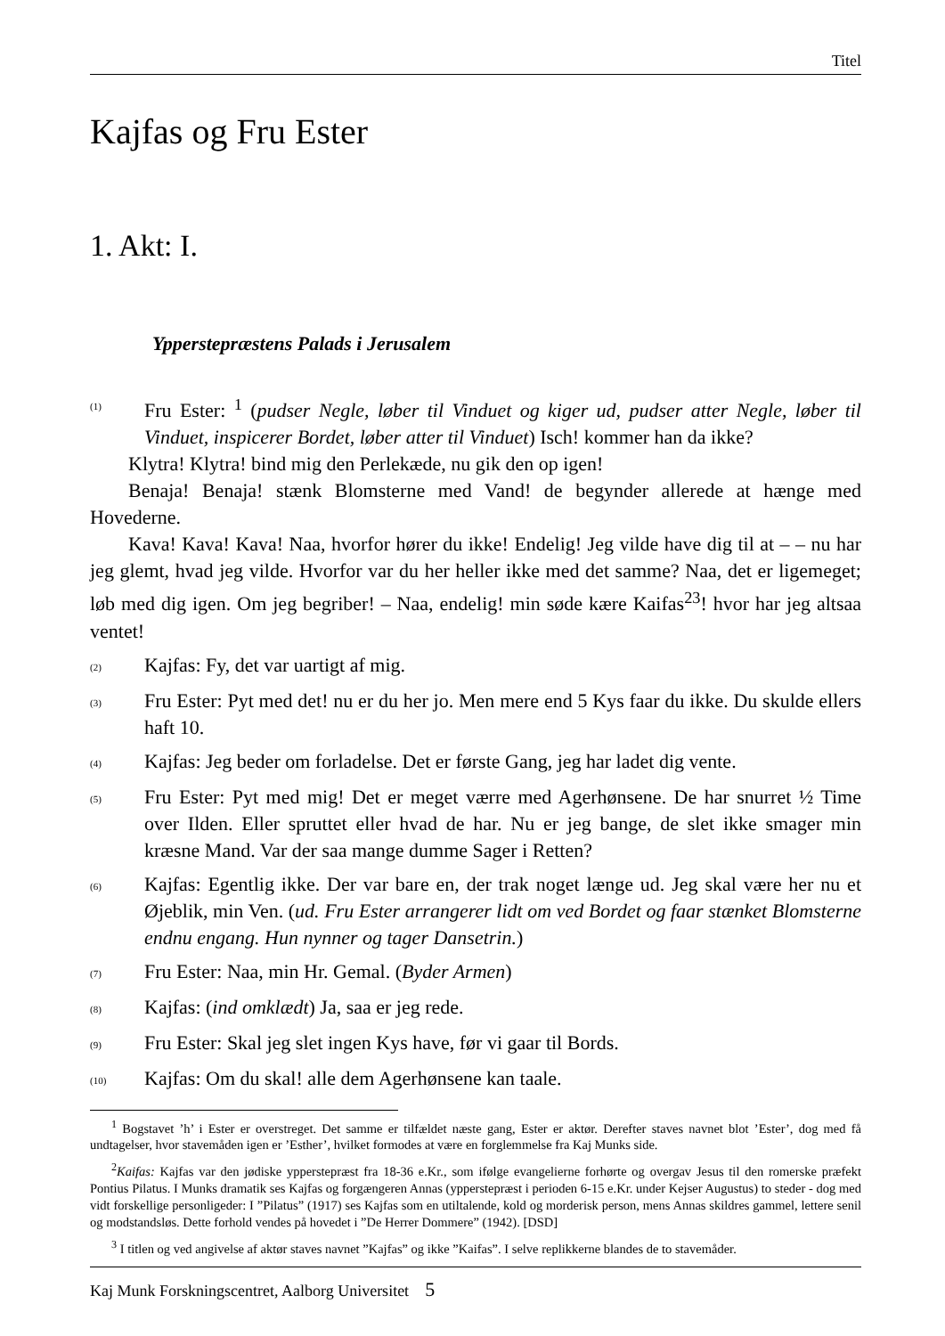Titel
Kajfas og Fru Ester
1. Akt: I.
Ypperstepræstens Palads i Jerusalem
(1)
Fru Ester: <sup>1</sup> (pudser Negle, løber til Vinduet og kiger ud, pudser atter Negle, løber til Vinduet, inspicerer Bordet, løber atter til Vinduet) Isch! kommer han da ikke?
Klytra! Klytra! bind mig den Perlekæde, nu gik den op igen!
Benaja! Benaja! stænk Blomsterne med Vand! de begynder allerede at hænge med Hovederne.
Kava! Kava! Kava! Naa, hvorfor hører du ikke! Endelig! Jeg vilde have dig til at – – nu har jeg glemt, hvad jeg vilde. Hvorfor var du her heller ikke med det samme? Naa, det er ligemeget; løb med dig igen. Om jeg begriber! – Naa, endelig! min søde kære Kaifas<sup>2</sup><sup>3</sup>! hvor har jeg altsaa ventet!
(2)
Kajfas: Fy, det var uartigt af mig.
(3)
Fru Ester: Pyt med det! nu er du her jo. Men mere end 5 Kys faar du ikke. Du skulde ellers haft 10.
(4)
Kajfas: Jeg beder om forladelse. Det er første Gang, jeg har ladet dig vente.
(5)
Fru Ester: Pyt med mig! Det er meget værre med Agerhønsene. De har snurret ½ Time over Ilden. Eller spruttet eller hvad de har. Nu er jeg bange, de slet ikke smager min kræsne Mand. Var der saa mange dumme Sager i Retten?
(6)
Kajfas: Egentlig ikke. Der var bare en, der trak noget længe ud. Jeg skal være her nu et Øjeblik, min Ven. (ud. Fru Ester arrangerer lidt om ved Bordet og faar stænket Blomsterne endnu engang. Hun nynner og tager Dansetrin.)
(7)
Fru Ester: Naa, min Hr. Gemal. (Byder Armen)
(8)
Kajfas: (ind omklædt) Ja, saa er jeg rede.
(9)
Fru Ester: Skal jeg slet ingen Kys have, før vi gaar til Bords.
(10)
Kajfas: Om du skal! alle dem Agerhønsene kan taale.
<sup>1</sup> Bogstavet ’h’ i Ester er overstreget. Det samme er tilfældet næste gang, Ester er aktør. Derefter staves navnet blot ’Ester’, dog med få undtagelser, hvor stavemåden igen er ’Esther’, hvilket formodes at være en forglemmelse fra Kaj Munks side.
<sup>2</sup> Kaifas: Kajfas var den jødiske ypperstepræst fra 18-36 e.Kr., som ifølge evangelierne forhørte og overgav Jesus til den romerske præfekt Pontius Pilatus. I Munks dramatik ses Kajfas og forgængeren Annas (ypperstepræst i perioden 6-15 e.Kr. under Kejser Augustus) to steder - dog med vidt forskellige personligeder: I ”Pilatus” (1917) ses Kajfas som en utiltalende, kold og morderisk person, mens Annas skildres gammel, lettere senil og modstandsløs. Dette forhold vendes på hovedet i ”De Herrer Dommere” (1942). [DSD]
<sup>3</sup> I titlen og ved angivelse af aktør staves navnet ”Kajfas” og ikke ”Kaifas”. I selve replikkerne blandes de to stavemåder.
Kaj Munk Forskningscentret, Aalborg Universitet 5